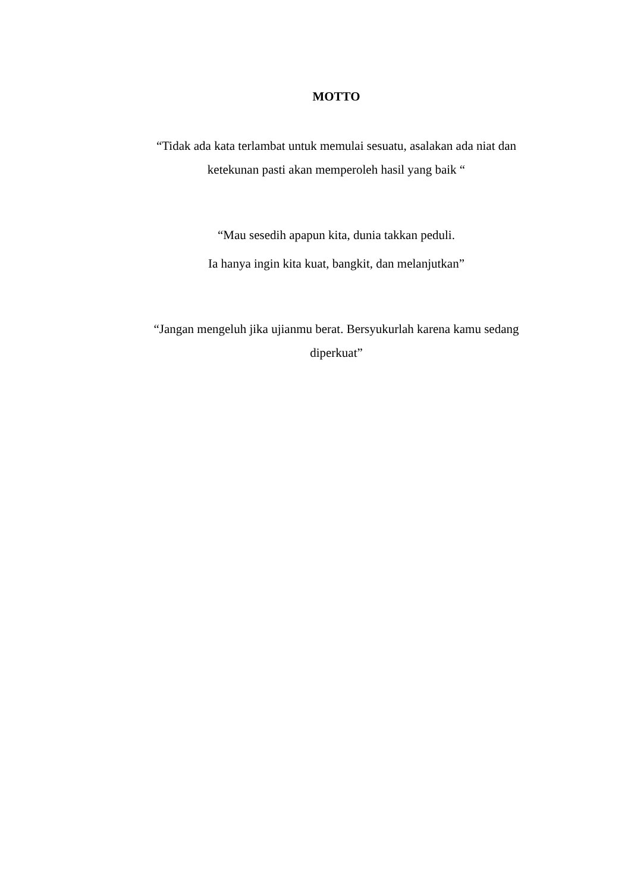MOTTO
“Tidak ada kata terlambat untuk memulai sesuatu, asalakan ada niat dan ketekunan pasti akan memperoleh hasil yang baik “
“Mau sesedih apapun kita, dunia takkan peduli.
Ia hanya ingin kita kuat, bangkit, dan melanjutkan”
“Jangan mengeluh jika ujianmu berat. Bersyukurlah karena kamu sedang diperkuat”